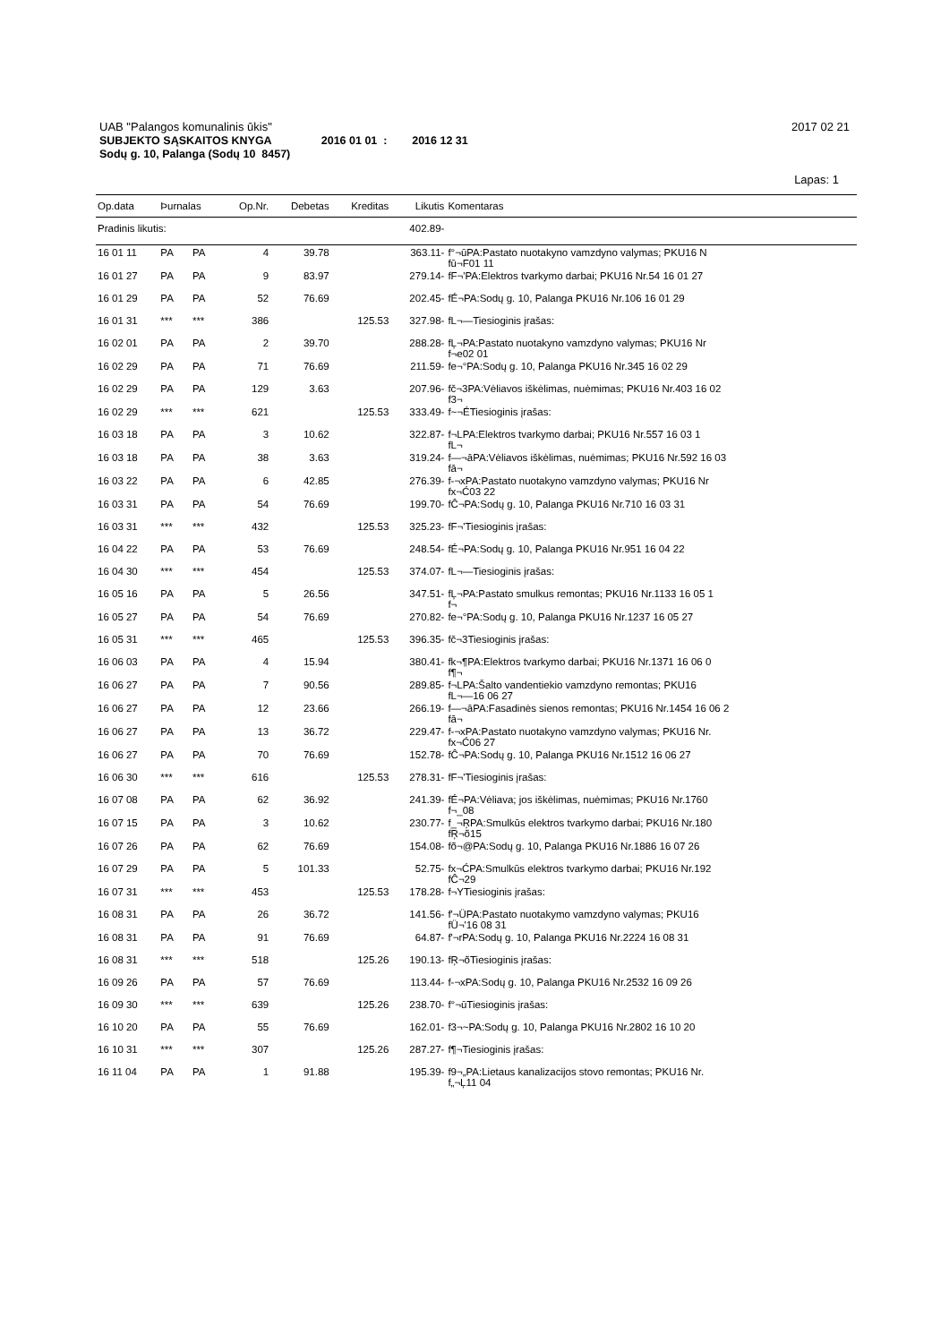UAB "Palangos komunalinis ūkis" 2017 02 21
SUBJEKTO SĄSKAITOS KNYGA 2016 01 01 : 2016 12 31
Sodų g. 10, Palanga (Sodų 10 8457)
Lapas: 1
| Op.data | Þurnalas | | Op.Nr. | Debetas | Kreditas | Likutis | Komentaras |
| --- | --- | --- | --- | --- | --- | --- | --- |
| Pradinis likutis: | | | | | | 402.89- | |
| 16 01 11 | PA | PA | 4 | 39.78 | | 363.11- | f°¬ūPA:Pastato nuotakyno vamzdyno valymas; PKU16 N fū¬F01 11 |
| 16 01 27 | PA | PA | 9 | 83.97 | | 279.14- | fF¬'PA:Elektros tvarkymo darbai; PKU16 Nr.54 16 01 27 |
| 16 01 29 | PA | PA | 52 | 76.69 | | 202.45- | fÉ¬PA:Sodų g. 10, Palanga PKU16 Nr.106 16 01 29 |
| 16 01 31 | *** | *** | 386 | | 125.53 | 327.98- | fL¬—Tiesioginis įrašas: |
| 16 02 01 | PA | PA | 2 | 39.70 | | 288.28- | fĻ¬PA:Pastato nuotakyno vamzdyno valymas; PKU16 Nr f¬e02 01 |
| 16 02 29 | PA | PA | 71 | 76.69 | | 211.59- | fe¬°PA:Sodų g. 10, Palanga PKU16 Nr.345 16 02 29 |
| 16 02 29 | PA | PA | 129 | 3.63 | | 207.96- | fč¬3PA:Vėliavos iškėlimas, nuėmimas; PKU16 Nr.403 16 02 f3¬ |
| 16 02 29 | *** | *** | 621 | | 125.53 | 333.49- | f~¬ÉTiesioginis įrašas: |
| 16 03 18 | PA | PA | 3 | 10.62 | | 322.87- | f¬LPA:Elektros tvarkymo darbai; PKU16 Nr.557 16 03 1 fL¬ |
| 16 03 18 | PA | PA | 38 | 3.63 | | 319.24- | f—¬āPA:Vėliavos iškėlimas, nuėmimas; PKU16 Nr.592 16 03 fā¬ |
| 16 03 22 | PA | PA | 6 | 42.85 | | 276.39- | f-¬xPA:Pastato nuotakyno vamzdyno valymas; PKU16 Nr fx¬Ć03 22 |
| 16 03 31 | PA | PA | 54 | 76.69 | | 199.70- | fĈ¬PA:Sodų g. 10, Palanga PKU16 Nr.710 16 03 31 |
| 16 03 31 | *** | *** | 432 | | 125.53 | 325.23- | fF¬'Tiesioginis įrašas: |
| 16 04 22 | PA | PA | 53 | 76.69 | | 248.54- | fÉ¬PA:Sodų g. 10, Palanga PKU16 Nr.951 16 04 22 |
| 16 04 30 | *** | *** | 454 | | 125.53 | 374.07- | fL¬—Tiesioginis įrašas: |
| 16 05 16 | PA | PA | 5 | 26.56 | | 347.51- | fĻ¬PA:Pastato smulkus remontas; PKU16 Nr.1133 16 05 1 f¬ |
| 16 05 27 | PA | PA | 54 | 76.69 | | 270.82- | fe¬°PA:Sodų g. 10, Palanga PKU16 Nr.1237 16 05 27 |
| 16 05 31 | *** | *** | 465 | | 125.53 | 396.35- | fč¬3Tiesioginis įrašas: |
| 16 06 03 | PA | PA | 4 | 15.94 | | 380.41- | fk¬¶PA:Elektros tvarkymo darbai; PKU16 Nr.1371 16 06 0 f¶¬ |
| 16 06 27 | PA | PA | 7 | 90.56 | | 289.85- | f¬LPA:Šalto vandentiekio vamzdyno remontas; PKU16 fL¬—16 06 27 |
| 16 06 27 | PA | PA | 12 | 23.66 | | 266.19- | f—¬āPA:Fasadinės sienos remontas; PKU16 Nr.1454 16 06 2 fā¬ |
| 16 06 27 | PA | PA | 13 | 36.72 | | 229.47- | f-¬xPA:Pastato nuotakyno vamzdyno valymas; PKU16 Nr. fx¬Ć06 27 |
| 16 06 27 | PA | PA | 70 | 76.69 | | 152.78- | fĈ¬PA:Sodų g. 10, Palanga PKU16 Nr.1512 16 06 27 |
| 16 06 30 | *** | *** | 616 | | 125.53 | 278.31- | fF¬'Tiesioginis įrašas: |
| 16 07 08 | PA | PA | 62 | 36.92 | | 241.39- | fÉ¬PA:Vėliava; jos iškėlimas, nuėmimas; PKU16 Nr.1760 f¬_08 |
| 16 07 15 | PA | PA | 3 | 10.62 | | 230.77- | f_¬ŖPA:Smulkūs elektros tvarkymo darbai; PKU16 Nr.180 fŖ¬õ15 |
| 16 07 26 | PA | PA | 62 | 76.69 | | 154.08- | fõ¬@PA:Sodų g. 10, Palanga PKU16 Nr.1886 16 07 26 |
| 16 07 29 | PA | PA | 5 | 101.33 | | 52.75- | fx¬ĆPA:Smulkūs elektros tvarkymo darbai; PKU16 Nr.192 fĈ¬29 |
| 16 07 31 | *** | *** | 453 | | 125.53 | 178.28- | f¬YTiesioginis įrašas: |
| 16 08 31 | PA | PA | 26 | 36.72 | | 141.56- | f'¬ÜPA:Pastato nuotakymo vamzdyno valymas; PKU16 fÜ¬'16 08 31 |
| 16 08 31 | PA | PA | 91 | 76.69 | | 64.87- | f'¬rPA:Sodų g. 10, Palanga PKU16 Nr.2224 16 08 31 |
| 16 08 31 | *** | *** | 518 | | 125.26 | 190.13- | fŖ¬õTiesioginis įrašas: |
| 16 09 26 | PA | PA | 57 | 76.69 | | 113.44- | f-¬xPA:Sodų g. 10, Palanga PKU16 Nr.2532 16 09 26 |
| 16 09 30 | *** | *** | 639 | | 125.26 | 238.70- | f°¬ūTiesioginis įrašas: |
| 16 10 20 | PA | PA | 55 | 76.69 | | 162.01- | f3¬~PA:Sodų g. 10, Palanga PKU16 Nr.2802 16 10 20 |
| 16 10 31 | *** | *** | 307 | | 125.26 | 287.27- | f¶¬Tiesioginis įrašas: |
| 16 11 04 | PA | PA | 1 | 91.88 | | 195.39- | f9¬„PA:Lietaus kanalizacijos stovo remontas; PKU16 Nr. f„¬Ļ11 04 |